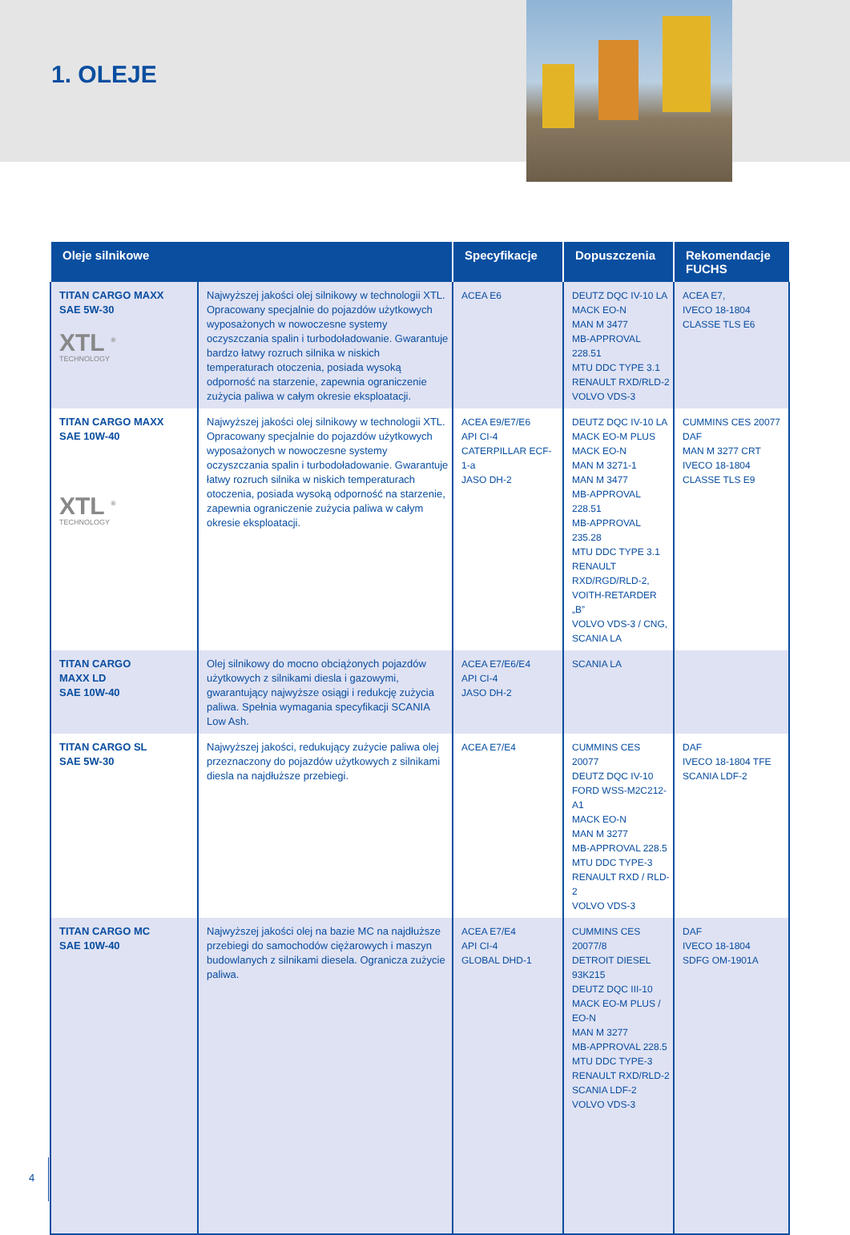1. OLEJE
| Oleje silnikowe | | Specyfikacje | Dopuszczenia | Rekomendacje FUCHS |
| --- | --- | --- | --- | --- |
| TITAN CARGO MAXX SAE 5W-30 XTL <sup>®</sup> TECHNOLOGY | Najwyższej jakości olej silnikowy w technologii XTL. Opracowany specjalnie do pojazdów użytkowych wyposażonych w nowoczesne systemy oczyszczania spalin i turbodoładowanie. Gwarantuje bardzo łatwy rozruch silnika w niskich temperaturach otoczenia, posiada wysoką odporność na starzenie, zapewnia ograniczenie zużycia paliwa w całym okresie eksploatacji. | ACEA E6 | DEUTZ DQC IV-10 LA MACK EO-N MAN M 3477 MB-APPROVAL 228.51 MTU DDC TYPE 3.1 RENAULT RXD/RLD-2 VOLVO VDS-3 | ACEA E7, IVECO 18-1804 CLASSE TLS E6 |
| TITAN CARGO MAXX SAE 10W-40 XTL <sup>®</sup> TECHNOLOGY | Najwyższej jakości olej silnikowy w technologii XTL. Opracowany specjalnie do pojazdów użytkowych wyposażonych w nowoczesne systemy oczyszczania spalin i turbodoładowanie. Gwarantuje łatwy rozruch silnika w niskich temperaturach otoczenia, posiada wysoką odporność na starzenie, zapewnia ograniczenie zużycia paliwa w całym okresie eksploatacji. | ACEA E9/E7/E6 API CI-4 CATERPILLAR ECF-1-a JASO DH-2 | DEUTZ DQC IV-10 LA MACK EO-M PLUS MACK EO-N MAN M 3271-1 MAN M 3477 MB-APPROVAL 228.51 MB-APPROVAL 235.28 MTU DDC TYPE 3.1 RENAULT RXD/RGD/RLD-2, VOITH-RETARDER „B” VOLVO VDS-3 / CNG, SCANIA LA | CUMMINS CES 20077 DAF MAN M 3277 CRT IVECO 18-1804 CLASSE TLS E9 |
| TITAN CARGO MAXX LD SAE 10W-40 | Olej silnikowy do mocno obciążonych pojazdów użytkowych z silnikami diesla i gazowymi, gwarantujący najwyższe osiągi i redukcję zużycia paliwa. Spełnia wymagania specyfikacji SCANIA Low Ash. | ACEA E7/E6/E4 API CI-4 JASO DH-2 | SCANIA LA | |
| TITAN CARGO SL SAE 5W-30 | Najwyższej jakości, redukujący zużycie paliwa olej przeznaczony do pojazdów użytkowych z silnikami diesla na najdłuższe przebiegi. | ACEA E7/E4 | CUMMINS CES 20077 DEUTZ DQC IV-10 FORD WSS-M2C212-A1 MACK EO-N MAN M 3277 MB-APPROVAL 228.5 MTU DDC TYPE-3 RENAULT RXD / RLD-2 VOLVO VDS-3 | DAF IVECO 18-1804 TFE SCANIA LDF-2 |
| TITAN CARGO MC SAE 10W-40 | Najwyższej jakości olej na bazie MC na najdłuższe przebiegi do samochodów ciężarowych i maszyn budowlanych z silnikami diesela. Ogranicza zużycie paliwa. | ACEA E7/E4 API CI-4 GLOBAL DHD-1 | CUMMINS CES 20077/8 DETROIT DIESEL 93K215 DEUTZ DQC III-10 MACK EO-M PLUS / EO-N MAN M 3277 MB-APPROVAL 228.5 MTU DDC TYPE-3 RENAULT RXD/RLD-2 SCANIA LDF-2 VOLVO VDS-3 | DAF IVECO 18-1804 SDFG OM-1901A |
4